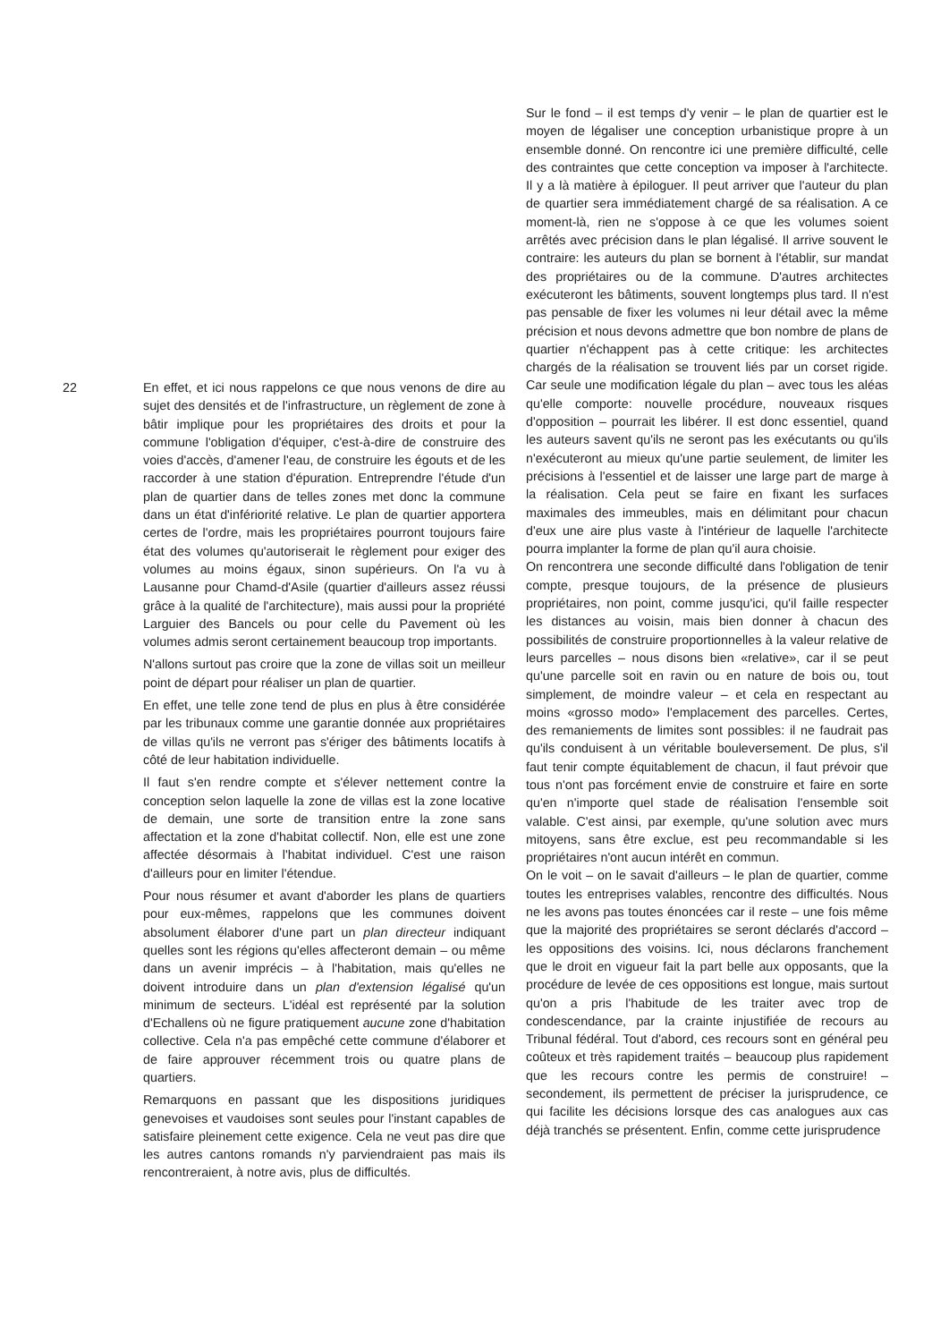Sur le fond – il est temps d'y venir – le plan de quartier est le moyen de légaliser une conception urbanistique propre à un ensemble donné. On rencontre ici une première difficulté, celle des contraintes que cette conception va imposer à l'architecte. Il y a là matière à épiloguer. Il peut arriver que l'auteur du plan de quartier sera immédiatement chargé de sa réalisation. A ce moment-là, rien ne s'oppose à ce que les volumes soient arrêtés avec précision dans le plan légalisé. Il arrive souvent le contraire: les auteurs du plan se bornent à l'établir, sur mandat des propriétaires ou de la commune. D'autres architectes exécuteront les bâtiments, souvent longtemps plus tard. Il n'est pas pensable de fixer les volumes ni leur détail avec la même précision et nous devons admettre que bon nombre de plans de quartier n'échappent pas à cette critique: les architectes chargés de la réalisation se trouvent liés par un corset rigide. Car seule une modification légale du plan – avec tous les aléas qu'elle comporte: nouvelle procédure, nouveaux risques d'opposition – pourrait les libérer. Il est donc essentiel, quand les auteurs savent qu'ils ne seront pas les exécutants ou qu'ils n'exécuteront au mieux qu'une partie seulement, de limiter les précisions à l'essentiel et de laisser une large part de marge à la réalisation. Cela peut se faire en fixant les surfaces maximales des immeubles, mais en délimitant pour chacun d'eux une aire plus vaste à l'intérieur de laquelle l'architecte pourra implanter la forme de plan qu'il aura choisie.
On rencontrera une seconde difficulté dans l'obligation de tenir compte, presque toujours, de la présence de plusieurs propriétaires, non point, comme jusqu'ici, qu'il faille respecter les distances au voisin, mais bien donner à chacun des possibilités de construire proportionnelles à la valeur relative de leurs parcelles – nous disons bien «relative», car il se peut qu'une parcelle soit en ravin ou en nature de bois ou, tout simplement, de moindre valeur – et cela en respectant au moins «grosso modo» l'emplacement des parcelles. Certes, des remaniements de limites sont possibles: il ne faudrait pas qu'ils conduisent à un véritable bouleversement. De plus, s'il faut tenir compte équitablement de chacun, il faut prévoir que tous n'ont pas forcément envie de construire et faire en sorte qu'en n'importe quel stade de réalisation l'ensemble soit valable. C'est ainsi, par exemple, qu'une solution avec murs mitoyens, sans être exclue, est peu recommandable si les propriétaires n'ont aucun intérêt en commun.
On le voit – on le savait d'ailleurs – le plan de quartier, comme toutes les entreprises valables, rencontre des difficultés. Nous ne les avons pas toutes énoncées car il reste – une fois même que la majorité des propriétaires se seront déclarés d'accord – les oppositions des voisins. Ici, nous déclarons franchement que le droit en vigueur fait la part belle aux opposants, que la procédure de levée de ces oppositions est longue, mais surtout qu'on a pris l'habitude de les traiter avec trop de condescendance, par la crainte injustifiée de recours au Tribunal fédéral. Tout d'abord, ces recours sont en général peu coûteux et très rapidement traités – beaucoup plus rapidement que les recours contre les permis de construire! – secondement, ils permettent de préciser la jurisprudence, ce qui facilite les décisions lorsque des cas analogues aux cas déjà tranchés se présentent. Enfin, comme cette jurisprudence
22
En effet, et ici nous rappelons ce que nous venons de dire au sujet des densités et de l'infrastructure, un règlement de zone à bâtir implique pour les propriétaires des droits et pour la commune l'obligation d'équiper, c'est-à-dire de construire des voies d'accès, d'amener l'eau, de construire les égouts et de les raccorder à une station d'épuration. Entreprendre l'étude d'un plan de quartier dans de telles zones met donc la commune dans un état d'infériorité relative. Le plan de quartier apportera certes de l'ordre, mais les propriétaires pourront toujours faire état des volumes qu'autoriserait le règlement pour exiger des volumes au moins égaux, sinon supérieurs. On l'a vu à Lausanne pour Chamd-d'Asile (quartier d'ailleurs assez réussi grâce à la qualité de l'architecture), mais aussi pour la propriété Larguier des Bancels ou pour celle du Pavement où les volumes admis seront certainement beaucoup trop importants.
N'allons surtout pas croire que la zone de villas soit un meilleur point de départ pour réaliser un plan de quartier.
En effet, une telle zone tend de plus en plus à être considérée par les tribunaux comme une garantie donnée aux propriétaires de villas qu'ils ne verront pas s'ériger des bâtiments locatifs à côté de leur habitation individuelle.
Il faut s'en rendre compte et s'élever nettement contre la conception selon laquelle la zone de villas est la zone locative de demain, une sorte de transition entre la zone sans affectation et la zone d'habitat collectif. Non, elle est une zone affectée désormais à l'habitat individuel. C'est une raison d'ailleurs pour en limiter l'étendue.
Pour nous résumer et avant d'aborder les plans de quartiers pour eux-mêmes, rappelons que les communes doivent absolument élaborer d'une part un plan directeur indiquant quelles sont les régions qu'elles affecteront demain – ou même dans un avenir imprécis – à l'habitation, mais qu'elles ne doivent introduire dans un plan d'extension légalisé qu'un minimum de secteurs. L'idéal est représenté par la solution d'Echallens où ne figure pratiquement aucune zone d'habitation collective. Cela n'a pas empêché cette commune d'élaborer et de faire approuver récemment trois ou quatre plans de quartiers.
Remarquons en passant que les dispositions juridiques genevoises et vaudoises sont seules pour l'instant capables de satisfaire pleinement cette exigence. Cela ne veut pas dire que les autres cantons romands n'y parviendraient pas mais ils rencontreraient, à notre avis, plus de difficultés.